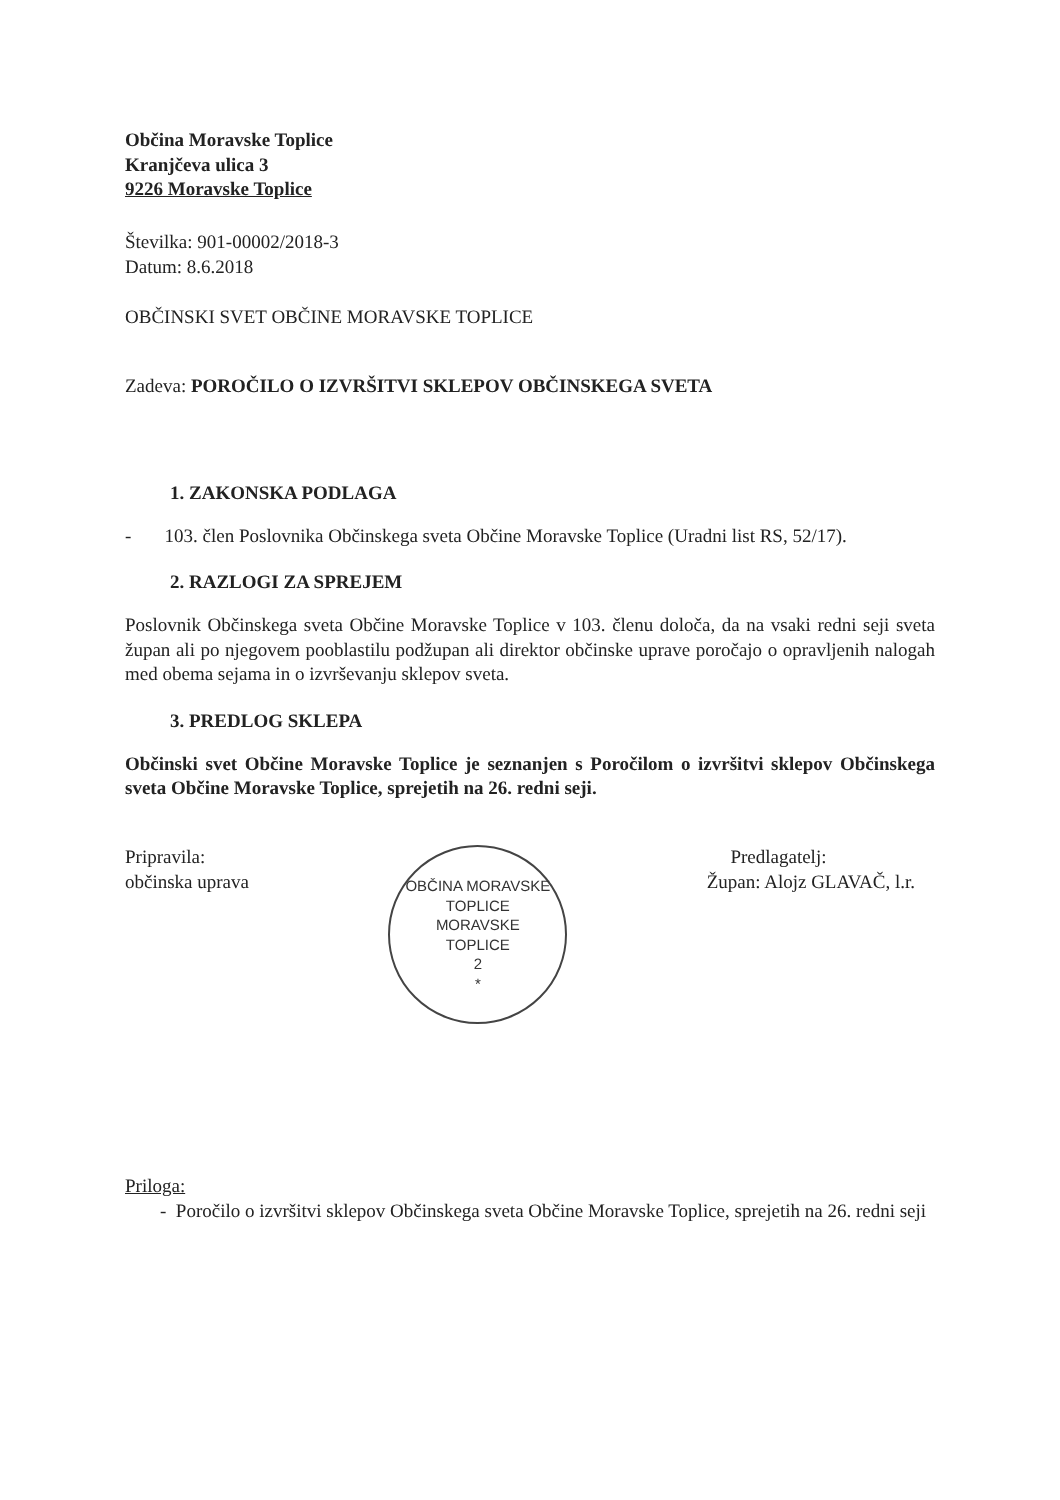Občina Moravske Toplice
Kranjčeva ulica 3
9226 Moravske Toplice
Številka: 901-00002/2018-3
Datum: 8.6.2018
OBČINSKI SVET OBČINE MORAVSKE TOPLICE
Zadeva: POROČILO O IZVRŠITVI SKLEPOV OBČINSKEGA SVETA
1. ZAKONSKA PODLAGA
- 103. člen Poslovnika Občinskega sveta Občine Moravske Toplice (Uradni list RS, 52/17).
2. RAZLOGI ZA SPREJEM
Poslovnik Občinskega sveta Občine Moravske Toplice v 103. členu določa, da na vsaki redni seji sveta župan ali po njegovem pooblastilu podžupan ali direktor občinske uprave poročajo o opravljenih nalogah med obema sejama in o izvrševanju sklepov sveta.
3. PREDLOG SKLEPA
Občinski svet Občine Moravske Toplice je seznanjen s Poročilom o izvršitvi sklepov Občinskega sveta Občine Moravske Toplice, sprejetih na 26. redni seji.
Pripravila:
občinska uprava
OBČINA MORAVSKE TOPLICE
MORAVSKE
TOPLICE
2
*
Predlagatelj:
Župan: Alojz GLAVAČ, l.r.
Priloga:
- Poročilo o izvršitvi sklepov Občinskega sveta Občine Moravske Toplice, sprejetih na 26. redni seji